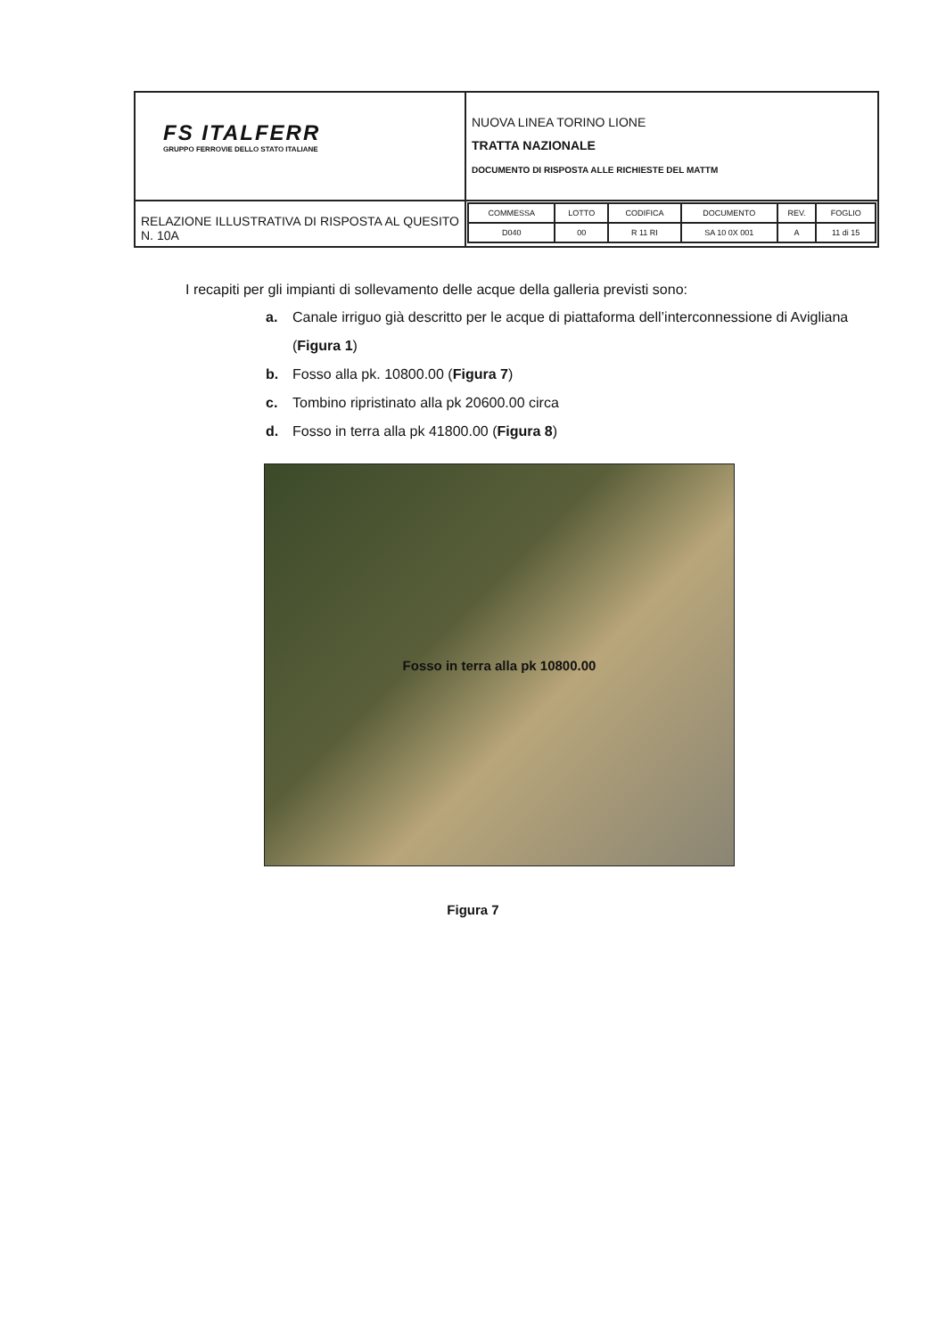| FS ITALFERR GRUPPO FERROVIE DELLO STATO ITALIANE | NUOVA LINEA TORINO LIONE TRATTA NAZIONALE DOCUMENTO DI RISPOSTA ALLE RICHIESTE DEL MATTM |
| RELAZIONE ILLUSTRATIVA DI RISPOSTA AL QUESITO N. 10A | / COMMESSA / LOTTO / CODIFICA / DOCUMENTO / REV. / FOGLIO / / D040 / 00 / R 11 RI / SA 10 0X 001 / A / 11 di 15 / |
I recapiti per gli impianti di sollevamento delle acque della galleria previsti sono:
a. Canale irriguo già descritto per le acque di piattaforma dell’interconnessione di Avigliana (Figura 1)
b. Fosso alla pk. 10800.00 (Figura 7)
c. Tombino ripristinato alla pk 20600.00 circa
d. Fosso in terra alla pk 41800.00 (Figura 8)
Fosso in terra alla pk 10800.00
Figura 7